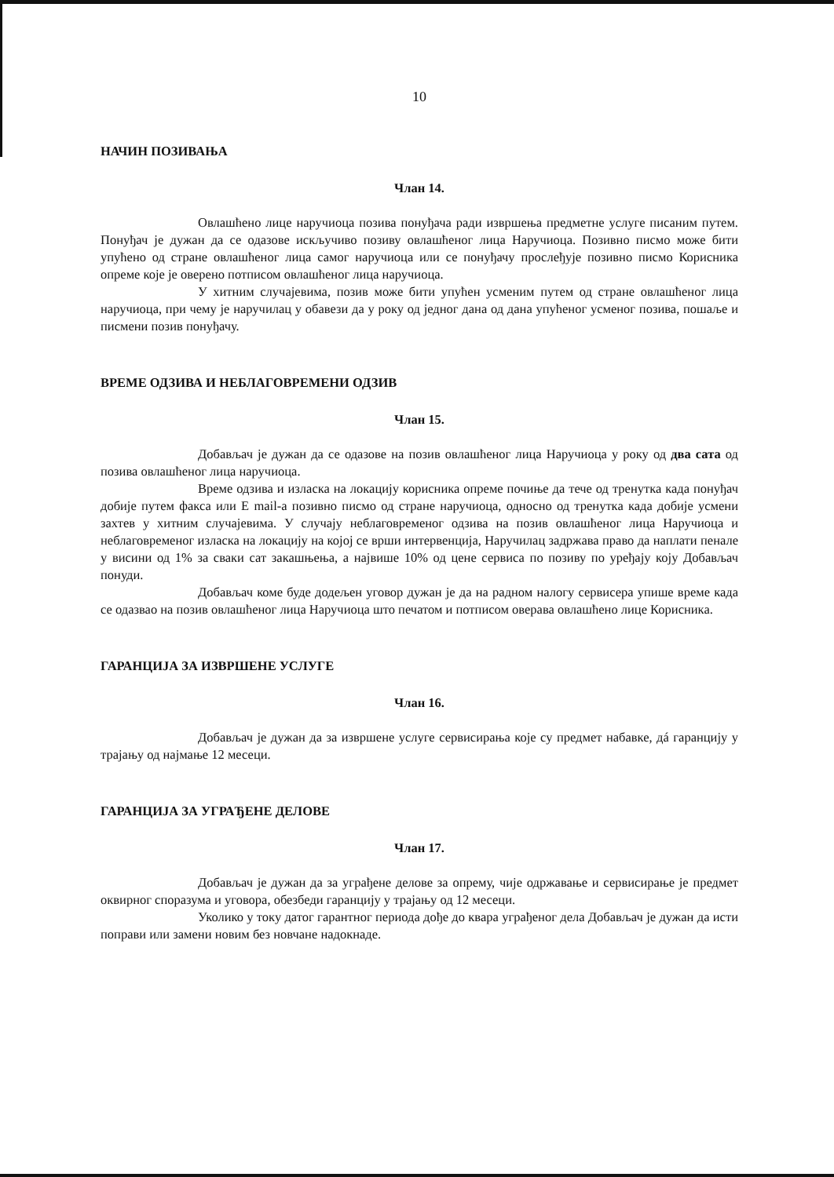10
НАЧИН ПОЗИВАЊА
Члан 14.
Овлашћено лице наручиоца позива понуђача ради извршења предметне услуге писаним путем. Понуђач је дужан да се одазове искључиво позиву овлашћеног лица Наручиоца. Позивно писмо може бити упућено од стране овлашћеног лица самог наручиоца или се понуђачу прослеђује позивно писмо Корисника опреме које је оверено потписом овлашћеног лица наручиоца.
У хитним случајевима, позив може бити упућен усменим путем од стране овлашћеног лица наручиоца, при чему је наручилац у обавези да у року од једног дана од дана упућеног усменог позива, пошаље и писмени позив понуђачу.
ВРЕМЕ ОДЗИВА И НЕБЛАГОВРЕМЕНИ ОДЗИВ
Члан 15.
Добављач је дужан да се одазове на позив овлашћеног лица Наручиоца у року од два сата од позива овлашћеног лица наручиоца.
Време одзива и изласка на локацију корисника опреме почиње да тече од тренутка када понуђач добије путем факса или E mail-а позивно писмо од стране наручиоца, односно од тренутка када добије усмени захтев у хитним случајевима. У случају неблаговременог одзива на позив овлашћеног лица Наручиоца и неблаговременог изласка на локацију на којој се врши интервенција, Наручилац задржава право да наплати пенале у висини од 1% за сваки сат закашњења, а највише 10% од цене сервиса по позиву по уређају коју Добављач понуди.
Добављач коме буде додељен уговор дужан је да на радном налогу сервисера упише време када се одазвао на позив овлашћеног лица Наручиоца што печатом и потписом оверава овлашћено лице Корисника.
ГАРАНЦИЈА ЗА ИЗВРШЕНЕ УСЛУГЕ
Члан 16.
Добављач је дужан да за извршене услуге сервисирања које су предмет набавке, дá гаранцију у трајању од најмање 12 месеци.
ГАРАНЦИЈА ЗА УГРАЂЕНЕ ДЕЛОВЕ
Члан 17.
Добављач је дужан да за уграђене делове за опрему, чије одржавање и сервисирање је предмет оквирног споразума и уговора, обезбеди гаранцију у трајању од 12 месеци.
Уколико у току датог гарантног периода дође до квара уграђеног дела Добављач је дужан да исти поправи или замени новим без новчане надокнаде.